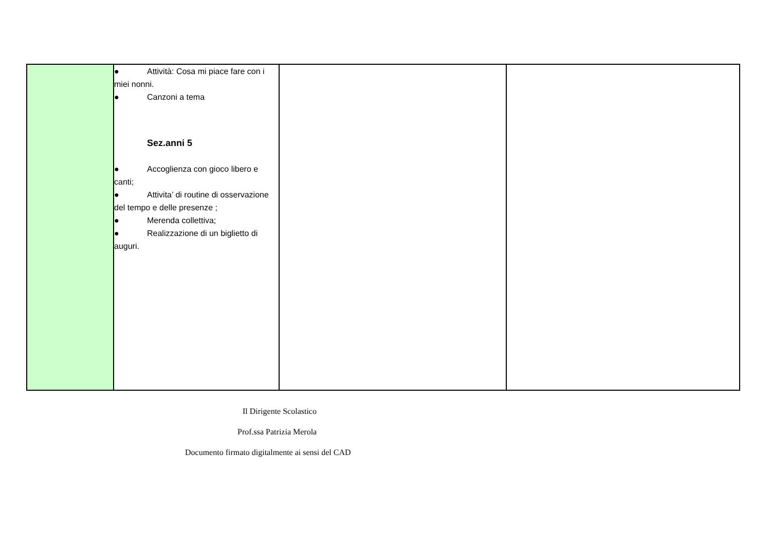| | ● Attività: Cosa mi piace fare con i miei nonni. ● Canzoni a tema Sez.anni 5 ● Accoglienza con gioco libero e canti; ● Attivita’ di routine di osservazione del tempo e delle presenze ; ● Merenda collettiva; ● Realizzazione di un biglietto di auguri. | | |
Il Dirigente Scolastico
Prof.ssa Patrizia Merola
Documento firmato digitalmente ai sensi del CAD